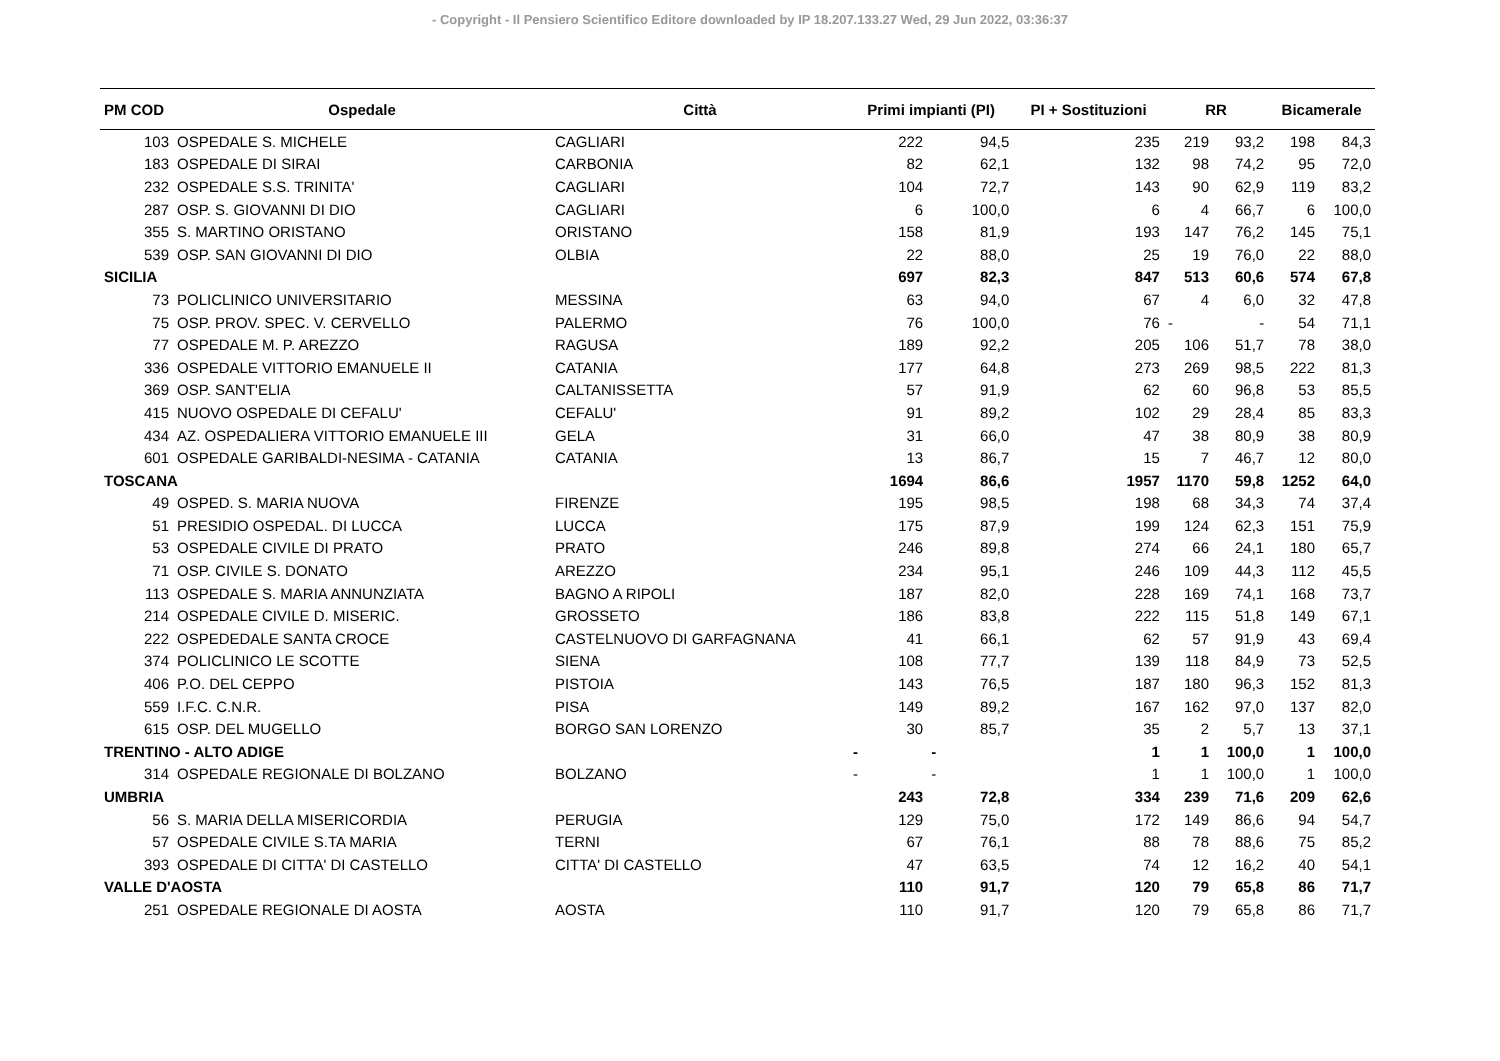- Copyright - Il Pensiero Scientifico Editore downloaded by IP 18.207.133.27 Wed, 29 Jun 2022, 03:36:37
| PM COD | Ospedale | Città | Primi impianti (PI) | | PI + Sostituzioni | RR | | Bicamerale | |
| --- | --- | --- | --- | --- | --- | --- | --- | --- | --- |
| 103 | OSPEDALE S. MICHELE | CAGLIARI | 222 | 94,5 | 235 | 219 | 93,2 | 198 | 84,3 |
| 183 | OSPEDALE DI SIRAI | CARBONIA | 82 | 62,1 | 132 | 98 | 74,2 | 95 | 72,0 |
| 232 | OSPEDALE S.S. TRINITA' | CAGLIARI | 104 | 72,7 | 143 | 90 | 62,9 | 119 | 83,2 |
| 287 | OSP. S. GIOVANNI DI DIO | CAGLIARI | 6 | 100,0 | 6 | 4 | 66,7 | 6 | 100,0 |
| 355 | S. MARTINO ORISTANO | ORISTANO | 158 | 81,9 | 193 | 147 | 76,2 | 145 | 75,1 |
| 539 | OSP. SAN GIOVANNI DI DIO | OLBIA | 22 | 88,0 | 25 | 19 | 76,0 | 22 | 88,0 |
| SICILIA | | | 697 | 82,3 | 847 | 513 | 60,6 | 574 | 67,8 |
| 73 | POLICLINICO UNIVERSITARIO | MESSINA | 63 | 94,0 | 67 | 4 | 6,0 | 32 | 47,8 |
| 75 | OSP. PROV. SPEC. V. CERVELLO | PALERMO | 76 | 100,0 | 76 | - | - | 54 | 71,1 |
| 77 | OSPEDALE M. P. AREZZO | RAGUSA | 189 | 92,2 | 205 | 106 | 51,7 | 78 | 38,0 |
| 336 | OSPEDALE VITTORIO EMANUELE II | CATANIA | 177 | 64,8 | 273 | 269 | 98,5 | 222 | 81,3 |
| 369 | OSP. SANT'ELIA | CALTANISSETTA | 57 | 91,9 | 62 | 60 | 96,8 | 53 | 85,5 |
| 415 | NUOVO OSPEDALE DI CEFALU' | CEFALU' | 91 | 89,2 | 102 | 29 | 28,4 | 85 | 83,3 |
| 434 | AZ. OSPEDALIERA VITTORIO EMANUELE III | GELA | 31 | 66,0 | 47 | 38 | 80,9 | 38 | 80,9 |
| 601 | OSPEDALE GARIBALDI-NESIMA - CATANIA | CATANIA | 13 | 86,7 | 15 | 7 | 46,7 | 12 | 80,0 |
| TOSCANA | | | 1694 | 86,6 | 1957 | 1170 | 59,8 | 1252 | 64,0 |
| 49 | OSPED. S. MARIA NUOVA | FIRENZE | 195 | 98,5 | 198 | 68 | 34,3 | 74 | 37,4 |
| 51 | PRESIDIO OSPEDAL. DI LUCCA | LUCCA | 175 | 87,9 | 199 | 124 | 62,3 | 151 | 75,9 |
| 53 | OSPEDALE CIVILE DI PRATO | PRATO | 246 | 89,8 | 274 | 66 | 24,1 | 180 | 65,7 |
| 71 | OSP. CIVILE S. DONATO | AREZZO | 234 | 95,1 | 246 | 109 | 44,3 | 112 | 45,5 |
| 113 | OSPEDALE S. MARIA ANNUNZIATA | BAGNO A RIPOLI | 187 | 82,0 | 228 | 169 | 74,1 | 168 | 73,7 |
| 214 | OSPEDALE CIVILE D. MISERIC. | GROSSETO | 186 | 83,8 | 222 | 115 | 51,8 | 149 | 67,1 |
| 222 | OSPEDEDALE SANTA CROCE | CASTELNUOVO DI GARFAGNANA | 41 | 66,1 | 62 | 57 | 91,9 | 43 | 69,4 |
| 374 | POLICLINICO LE SCOTTE | SIENA | 108 | 77,7 | 139 | 118 | 84,9 | 73 | 52,5 |
| 406 | P.O. DEL CEPPO | PISTOIA | 143 | 76,5 | 187 | 180 | 96,3 | 152 | 81,3 |
| 559 | I.F.C. C.N.R. | PISA | 149 | 89,2 | 167 | 162 | 97,0 | 137 | 82,0 |
| 615 | OSP. DEL MUGELLO | BORGO SAN LORENZO | 30 | 85,7 | 35 | 2 | 5,7 | 13 | 37,1 |
| TRENTINO - ALTO ADIGE | | | - | - | 1 | 1 | 100,0 | 1 | 100,0 |
| 314 | OSPEDALE REGIONALE DI BOLZANO | BOLZANO | - | - | 1 | 1 | 100,0 | 1 | 100,0 |
| UMBRIA | | | 243 | 72,8 | 334 | 239 | 71,6 | 209 | 62,6 |
| 56 | S. MARIA DELLA MISERICORDIA | PERUGIA | 129 | 75,0 | 172 | 149 | 86,6 | 94 | 54,7 |
| 57 | OSPEDALE CIVILE S.TA MARIA | TERNI | 67 | 76,1 | 88 | 78 | 88,6 | 75 | 85,2 |
| 393 | OSPEDALE DI CITTA' DI CASTELLO | CITTA' DI CASTELLO | 47 | 63,5 | 74 | 12 | 16,2 | 40 | 54,1 |
| VALLE D'AOSTA | | | 110 | 91,7 | 120 | 79 | 65,8 | 86 | 71,7 |
| 251 | OSPEDALE REGIONALE DI AOSTA | AOSTA | 110 | 91,7 | 120 | 79 | 65,8 | 86 | 71,7 |